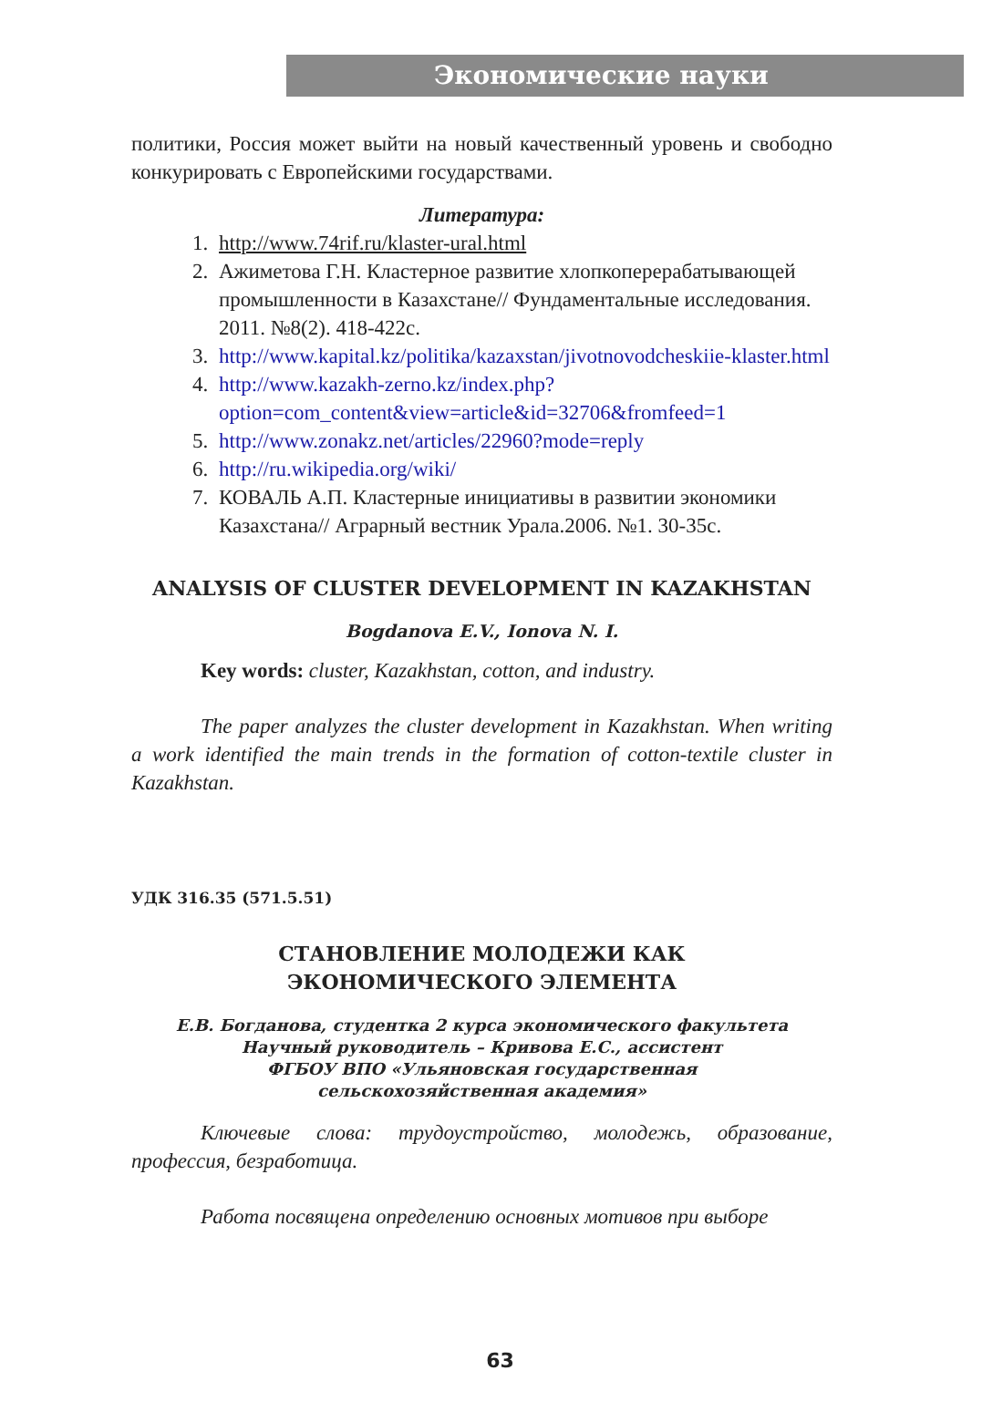Экономические науки
политики, Россия может выйти на новый качественный уровень и свободно конкурировать с Европейскими государствами.
Литература:
1. http://www.74rif.ru/klaster-ural.html
2. Ажиметова Г.Н. Кластерное развитие хлопкоперерабатывающей промышленности в Казахстане// Фундаментальные исследования. 2011. №8(2). 418-422с.
3. http://www.kapital.kz/politika/kazaxstan/jivotnovodcheskiie-klaster.html
4. http://www.kazakh-zerno.kz/index.php?option=com_content&view=article&id=32706&fromfeed=1
5. http://www.zonakz.net/articles/22960?mode=reply
6. http://ru.wikipedia.org/wiki/
7. КОВАЛЬ А.П. Кластерные инициативы в развитии экономики Казахстана// Аграрный вестник Урала.2006. №1. 30-35с.
ANALYSIS OF CLUSTER DEVELOPMENT IN KAZAKHSTAN
Bogdanova E.V., Ionova N. I.
Key words: cluster, Kazakhstan, cotton, and industry.
The paper analyzes the cluster development in Kazakhstan. When writing a work identified the main trends in the formation of cotton-textile cluster in Kazakhstan.
УДК 316.35 (571.5.51)
СТАНОВЛЕНИЕ МОЛОДЕЖИ КАК
ЭКОНОМИЧЕСКОГО ЭЛЕМЕНТА
Е.В. Богданова, студентка 2 курса экономического факультета
Научный руководитель – Кривова Е.С., ассистент
ФГБОУ ВПО «Ульяновская государственная
сельскохозяйственная академия»
Ключевые слова: трудоустройство, молодежь, образование, профессия, безработица.
Работа посвящена определению основных мотивов при выборе
63